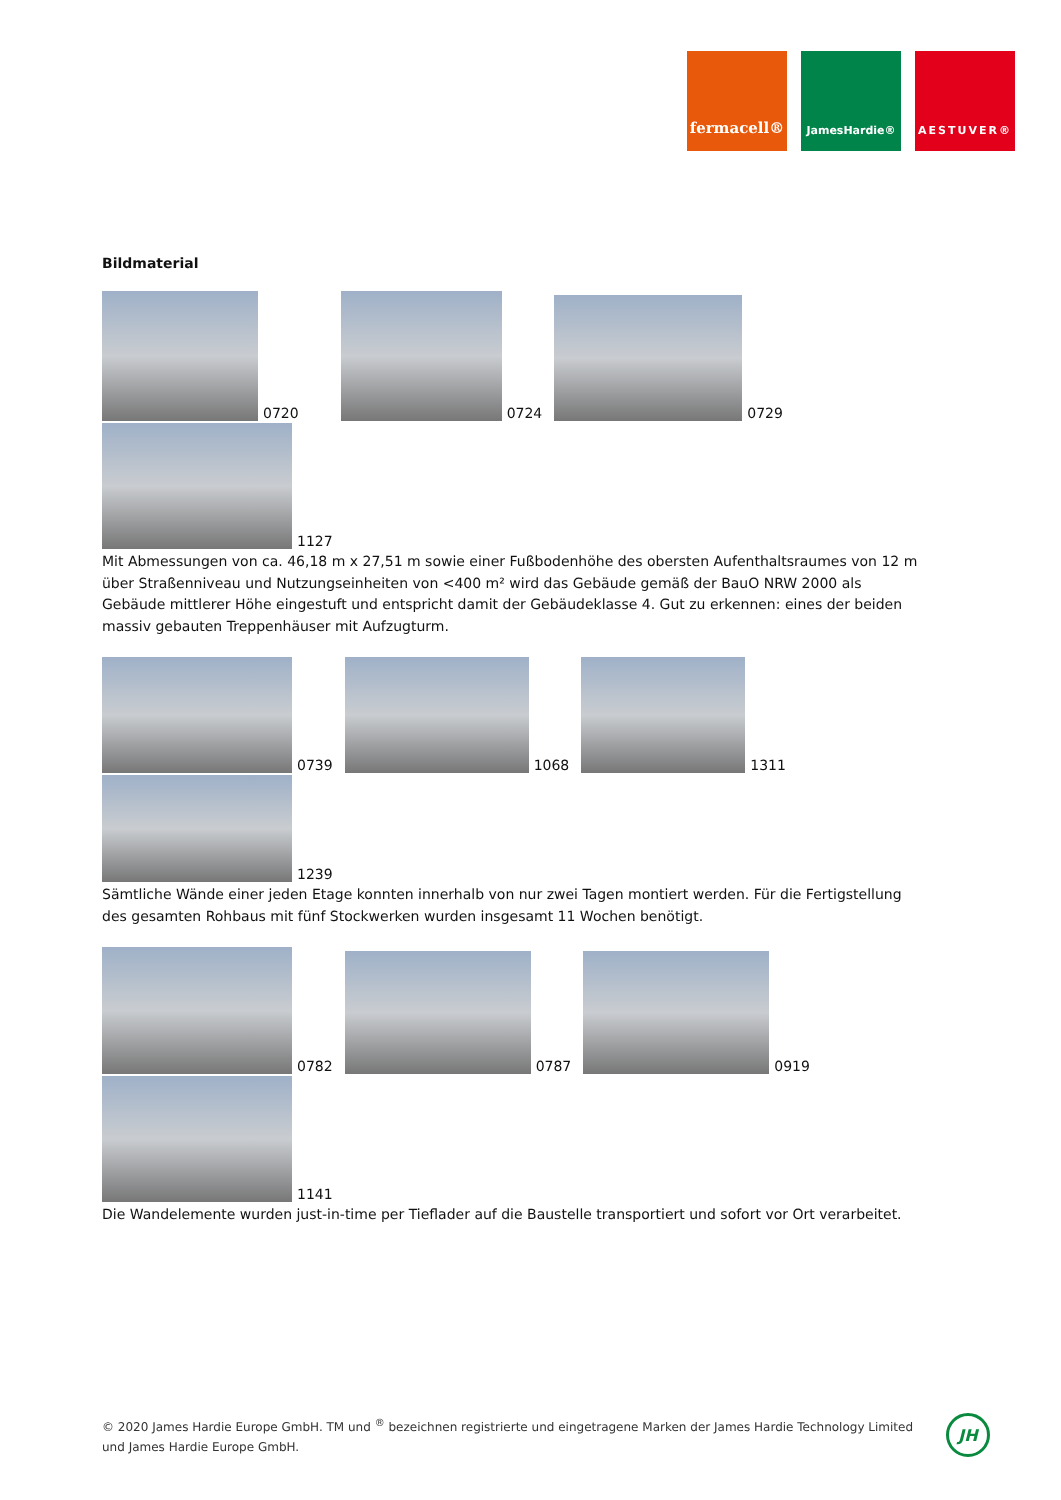fermacell®
JamesHardie® AESTUVER®
Bildmaterial
0720 0724 0729
1127
Mit Abmessungen von ca. 46,18 m x 27,51 m sowie einer Fußbodenhöhe des obersten Aufenthaltsraumes von 12 m über Straßenniveau und Nutzungseinheiten von <400 m² wird das Gebäude gemäß der BauO NRW 2000 als Gebäude mittlerer Höhe eingestuft und entspricht damit der Gebäudeklasse 4. Gut zu erkennen: eines der beiden massiv gebauten Treppenhäuser mit Aufzugturm.
0739 1068 1311
1239
Sämtliche Wände einer jeden Etage konnten innerhalb von nur zwei Tagen montiert werden. Für die Fertigstellung des gesamten Rohbaus mit fünf Stockwerken wurden insgesamt 11 Wochen benötigt.
0782 0787 0919
1141
Die Wandelemente wurden just-in-time per Tieflader auf die Baustelle transportiert und sofort vor Ort verarbeitet.
© 2020 James Hardie Europe GmbH. TM und <sup>®</sup> bezeichnen registrierte und eingetragene Marken der James Hardie Technology Limited und James Hardie Europe GmbH.
JH